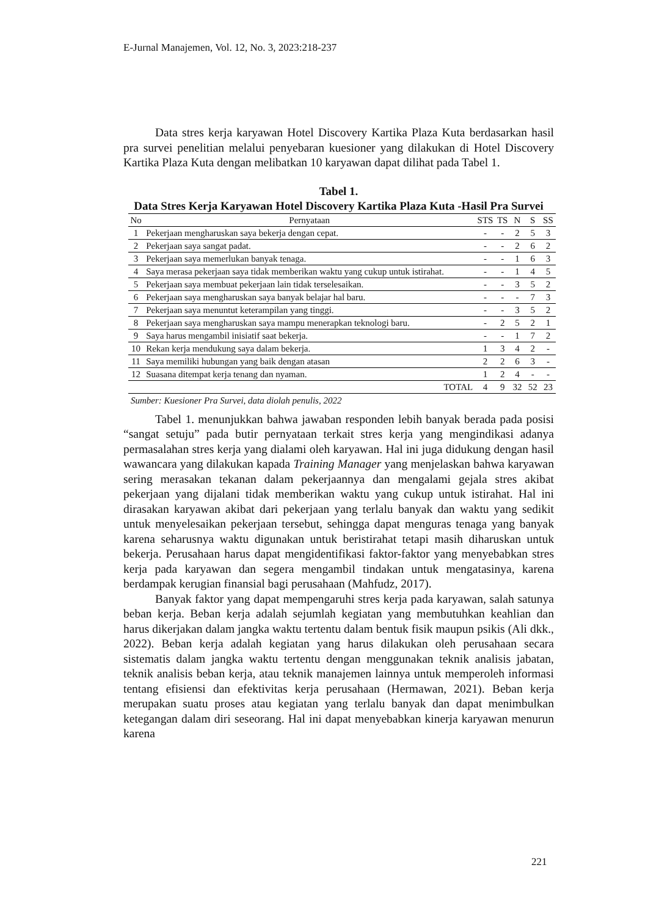E-Jurnal Manajemen, Vol. 12, No. 3, 2023:218-237
Data stres kerja karyawan Hotel Discovery Kartika Plaza Kuta berdasarkan hasil pra survei penelitian melalui penyebaran kuesioner yang dilakukan di Hotel Discovery Kartika Plaza Kuta dengan melibatkan 10 karyawan dapat dilihat pada Tabel 1.
Tabel 1.
Data Stres Kerja Karyawan Hotel Discovery Kartika Plaza Kuta -Hasil Pra Survei
| No | Pernyataan | STS | TS | N | S | SS |
| --- | --- | --- | --- | --- | --- | --- |
| 1 | Pekerjaan mengharuskan saya bekerja dengan cepat. | - | - | 2 | 5 | 3 |
| 2 | Pekerjaan saya sangat padat. | - | - | 2 | 6 | 2 |
| 3 | Pekerjaan saya memerlukan banyak tenaga. | - | - | 1 | 6 | 3 |
| 4 | Saya merasa pekerjaan saya tidak memberikan waktu yang cukup untuk istirahat. | - | - | 1 | 4 | 5 |
| 5 | Pekerjaan saya membuat pekerjaan lain tidak terselesaikan. | - | - | 3 | 5 | 2 |
| 6 | Pekerjaan saya mengharuskan saya banyak belajar hal baru. | - | - | - | 7 | 3 |
| 7 | Pekerjaan saya menuntut keterampilan yang tinggi. | - | - | 3 | 5 | 2 |
| 8 | Pekerjaan saya mengharuskan saya mampu menerapkan teknologi baru. | - | 2 | 5 | 2 | 1 |
| 9 | Saya harus mengambil inisiatif saat bekerja. | - | - | 1 | 7 | 2 |
| 10 | Rekan kerja mendukung saya dalam bekerja. | 1 | 3 | 4 | 2 | - |
| 11 | Saya memiliki hubungan yang baik dengan atasan | 2 | 2 | 6 | 3 | - |
| 12 | Suasana ditempat kerja tenang dan nyaman. | 1 | 2 | 4 | - | - |
| | TOTAL | 4 | 9 | 32 | 52 | 23 |
Sumber: Kuesioner Pra Survei, data diolah penulis, 2022
Tabel 1. menunjukkan bahwa jawaban responden lebih banyak berada pada posisi “sangat setuju” pada butir pernyataan terkait stres kerja yang mengindikasi adanya permasalahan stres kerja yang dialami oleh karyawan. Hal ini juga didukung dengan hasil wawancara yang dilakukan kapada Training Manager yang menjelaskan bahwa karyawan sering merasakan tekanan dalam pekerjaannya dan mengalami gejala stres akibat pekerjaan yang dijalani tidak memberikan waktu yang cukup untuk istirahat. Hal ini dirasakan karyawan akibat dari pekerjaan yang terlalu banyak dan waktu yang sedikit untuk menyelesaikan pekerjaan tersebut, sehingga dapat menguras tenaga yang banyak karena seharusnya waktu digunakan untuk beristirahat tetapi masih diharuskan untuk bekerja. Perusahaan harus dapat mengidentifikasi faktor-faktor yang menyebabkan stres kerja pada karyawan dan segera mengambil tindakan untuk mengatasinya, karena berdampak kerugian finansial bagi perusahaan (Mahfudz, 2017).
Banyak faktor yang dapat mempengaruhi stres kerja pada karyawan, salah satunya beban kerja. Beban kerja adalah sejumlah kegiatan yang membutuhkan keahlian dan harus dikerjakan dalam jangka waktu tertentu dalam bentuk fisik maupun psikis (Ali dkk., 2022). Beban kerja adalah kegiatan yang harus dilakukan oleh perusahaan secara sistematis dalam jangka waktu tertentu dengan menggunakan teknik analisis jabatan, teknik analisis beban kerja, atau teknik manajemen lainnya untuk memperoleh informasi tentang efisiensi dan efektivitas kerja perusahaan (Hermawan, 2021). Beban kerja merupakan suatu proses atau kegiatan yang terlalu banyak dan dapat menimbulkan ketegangan dalam diri seseorang. Hal ini dapat menyebabkan kinerja karyawan menurun karena
221